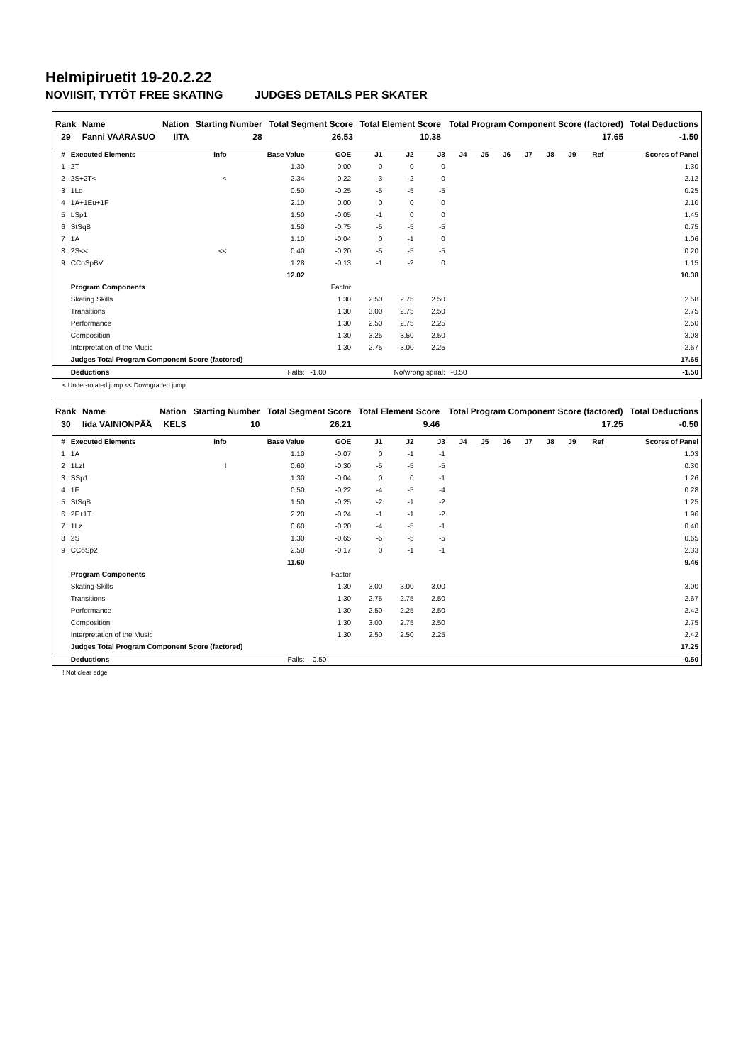Helmipiruetit 19-20.2.22
NOVIISIT, TYTÖT FREE SKATING JUDGES DETAILS PER SKATER
| Rank | Name | Nation | Starting Number | Total Segment Score | Total Element Score | Total Program Component Score (factored) | Total Deductions |
| --- | --- | --- | --- | --- | --- | --- | --- |
| 29 | Fanni VAARASUO | IITA | 28 | 26.53 | 10.38 | 17.65 | -1.50 |
| # | Executed Elements | Info | Base Value | GOE | J1 | J2 | J3 | J4 | J5 | J6 | J7 | J8 | J9 | Ref | Scores of Panel |
| --- | --- | --- | --- | --- | --- | --- | --- | --- | --- | --- | --- | --- | --- | --- | --- |
| 1 | 2T | | 1.30 | 0.00 | 0 | 0 | 0 | | | | | | | | 1.30 |
| 2 | 2S+2T< | < | 2.34 | -0.22 | -3 | -2 | 0 | | | | | | | | 2.12 |
| 3 | 1Lo | | 0.50 | -0.25 | -5 | -5 | -5 | | | | | | | | 0.25 |
| 4 | 1A+1Eu+1F | | 2.10 | 0.00 | 0 | 0 | 0 | | | | | | | | 2.10 |
| 5 | LSp1 | | 1.50 | -0.05 | -1 | 0 | 0 | | | | | | | | 1.45 |
| 6 | StSqB | | 1.50 | -0.75 | -5 | -5 | -5 | | | | | | | | 0.75 |
| 7 | 1A | | 1.10 | -0.04 | 0 | -1 | 0 | | | | | | | | 1.06 |
| 8 | 2S<< | << | 0.40 | -0.20 | -5 | -5 | -5 | | | | | | | | 0.20 |
| 9 | CCoSpBV | | 1.28 | -0.13 | -1 | -2 | 0 | | | | | | | | 1.15 |
| | | | 12.02 | | | | | | | | | | | | 10.38 |
| | Program Components | | | Factor | | | | | | | | | | | |
| | Skating Skills | | | 1.30 | 2.50 | 2.75 | 2.50 | | | | | | | | 2.58 |
| | Transitions | | | 1.30 | 3.00 | 2.75 | 2.50 | | | | | | | | 2.75 |
| | Performance | | | 1.30 | 2.50 | 2.75 | 2.25 | | | | | | | | 2.50 |
| | Composition | | | 1.30 | 3.25 | 3.50 | 2.50 | | | | | | | | 3.08 |
| | Interpretation of the Music | | | 1.30 | 2.75 | 3.00 | 2.25 | | | | | | | | 2.67 |
| | Judges Total Program Component Score (factored) | | | | | | | | | | | | | | 17.65 |
| | Deductions | Falls: | | -1.00 | No/wrong spiral: | | | -0.50 | | | | | | | -1.50 |
< Under-rotated jump << Downgraded jump
| Rank | Name | Nation | Starting Number | Total Segment Score | Total Element Score | Total Program Component Score (factored) | Total Deductions |
| --- | --- | --- | --- | --- | --- | --- | --- |
| 30 | Iida VAINIONPÄÄ | KELS | 10 | 26.21 | 9.46 | 17.25 | -0.50 |
| # | Executed Elements | Info | Base Value | GOE | J1 | J2 | J3 | J4 | J5 | J6 | J7 | J8 | J9 | Ref | Scores of Panel |
| --- | --- | --- | --- | --- | --- | --- | --- | --- | --- | --- | --- | --- | --- | --- | --- |
| 1 | 1A | | 1.10 | -0.07 | 0 | -1 | -1 | | | | | | | | 1.03 |
| 2 | 1Lz! | ! | 0.60 | -0.30 | -5 | -5 | -5 | | | | | | | | 0.30 |
| 3 | SSp1 | | 1.30 | -0.04 | 0 | 0 | -1 | | | | | | | | 1.26 |
| 4 | 1F | | 0.50 | -0.22 | -4 | -5 | -4 | | | | | | | | 0.28 |
| 5 | StSqB | | 1.50 | -0.25 | -2 | -1 | -2 | | | | | | | | 1.25 |
| 6 | 2F+1T | | 2.20 | -0.24 | -1 | -1 | -2 | | | | | | | | 1.96 |
| 7 | 1Lz | | 0.60 | -0.20 | -4 | -5 | -1 | | | | | | | | 0.40 |
| 8 | 2S | | 1.30 | -0.65 | -5 | -5 | -5 | | | | | | | | 0.65 |
| 9 | CCoSp2 | | 2.50 | -0.17 | 0 | -1 | -1 | | | | | | | | 2.33 |
| | | | 11.60 | | | | | | | | | | | | 9.46 |
| | Program Components | | | Factor | | | | | | | | | | | |
| | Skating Skills | | | 1.30 | 3.00 | 3.00 | 3.00 | | | | | | | | 3.00 |
| | Transitions | | | 1.30 | 2.75 | 2.75 | 2.50 | | | | | | | | 2.67 |
| | Performance | | | 1.30 | 2.50 | 2.25 | 2.50 | | | | | | | | 2.42 |
| | Composition | | | 1.30 | 3.00 | 2.75 | 2.50 | | | | | | | | 2.75 |
| | Interpretation of the Music | | | 1.30 | 2.50 | 2.50 | 2.25 | | | | | | | | 2.42 |
| | Judges Total Program Component Score (factored) | | | | | | | | | | | | | | 17.25 |
| | Deductions | Falls: | | -0.50 | | | | | | | | | | | -0.50 |
! Not clear edge